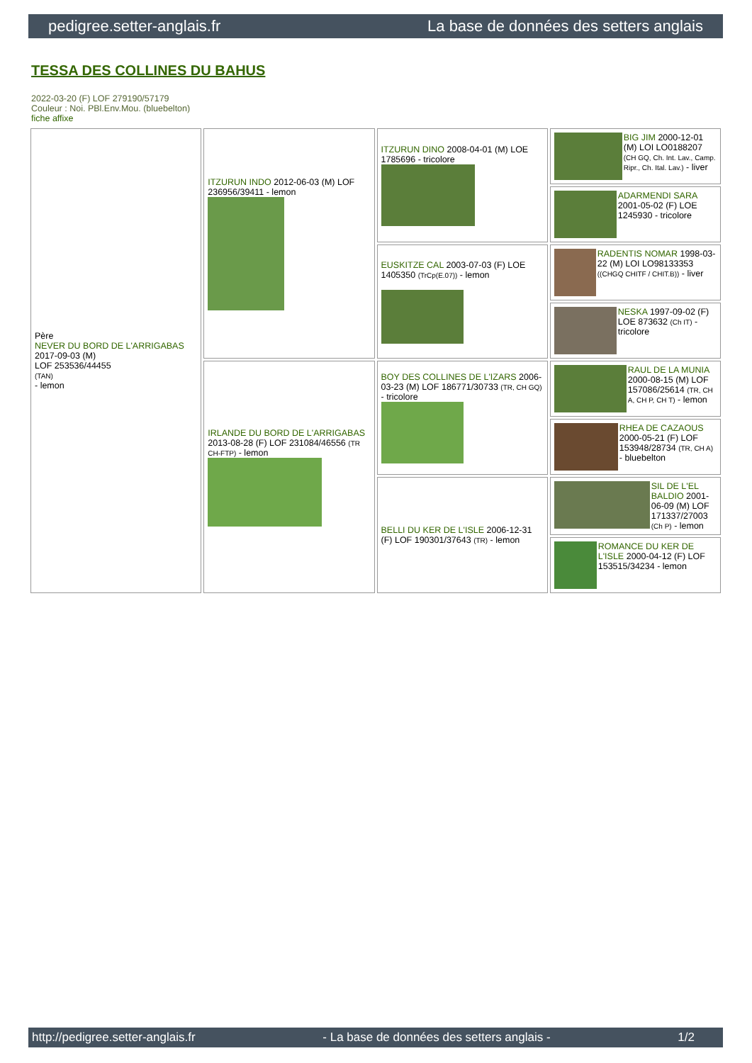pedigree.setter-anglais.fr La base de données des setters anglais
TESSA DES COLLINES DU BAHUS
2022-03-20 (F) LOF 279190/57179
Couleur : Noi. PBl.Env.Mou. (bluebelton)
fiche affixe
| Père NEVER DU BORD DE L'ARRIGABAS 2017-09-03 (M) LOF 253536/44455 (TAN) - lemon | ITZURUN INDO 2012-06-03 (M) LOF 236956/39411 - lemon | ITZURUN DINO 2008-04-01 (M) LOE 1785696 - tricolore | BIG JIM 2000-12-01 (M) LOI LO0188207 (CH GQ, Ch. Int. Lav., Camp. Ripr., Ch. Ital. Lav.) - liver |
| | | | ADARMENDI SARA 2001-05-02 (F) LOE 1245930 - tricolore |
| | | EUSKITZE CAL 2003-07-03 (F) LOE 1405350 (TrCp(E.07)) - lemon | RADENTIS NOMAR 1998-03-22 (M) LOI LO98133353 ((CHGQ CHITF / CHIT.B)) - liver |
| | | | NESKA 1997-09-02 (F) LOE 873632 (Ch IT) - tricolore |
| | IRLANDE DU BORD DE L'ARRIGABAS 2013-08-28 (F) LOF 231084/46556 (TR CH-FTP) - lemon | BOY DES COLLINES DE L'IZARS 2006-03-23 (M) LOF 186771/30733 (TR, CH GQ) - tricolore | RAUL DE LA MUNIA 2000-08-15 (M) LOF 157086/25614 (TR, CH A, CH P, CH T) - lemon |
| | | | RHEA DE CAZAOUS 2000-05-21 (F) LOF 153948/28734 (TR, CH A) - bluebelton |
| | | BELLI DU KER DE L'ISLE 2006-12-31 (F) LOF 190301/37643 (TR) - lemon | SIL DE L'EL BALDIO 2001-06-09 (M) LOF 171337/27003 (Ch P) - lemon |
| | | | ROMANCE DU KER DE L'ISLE 2000-04-12 (F) LOF 153515/34234 - lemon |
http://pedigree.setter-anglais.fr - La base de données des setters anglais - 1/2